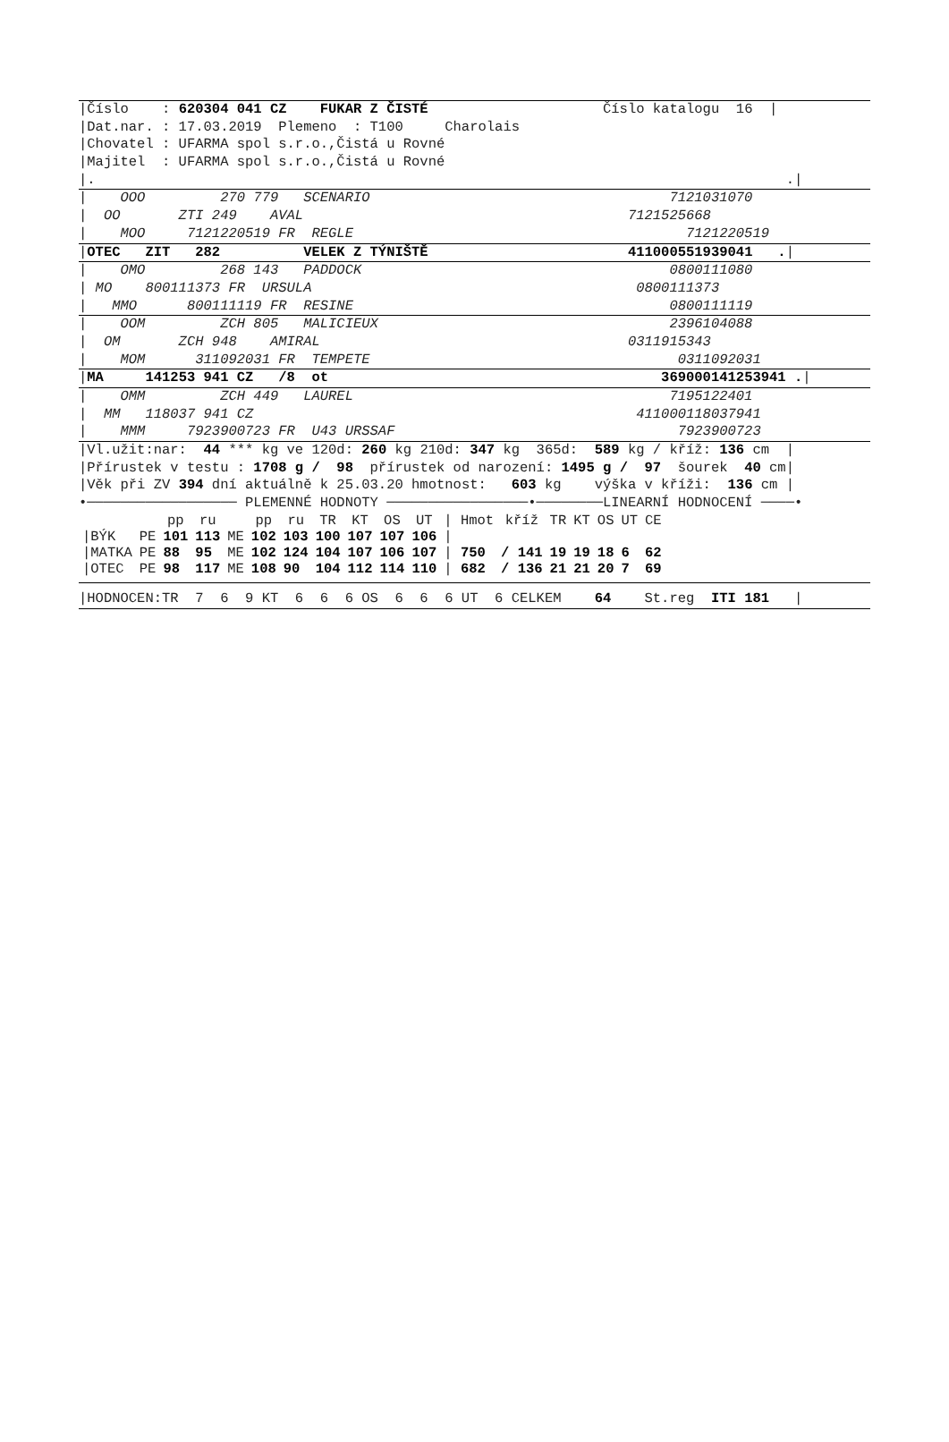|Číslo : 620304 041 CZ FUKAR Z ČISTÉ Číslo katalogu 16 |
|Dat.nar. : 17.03.2019 Plemeno : T100 Charolais
|Chovatel : UFARMA spol s.r.o.,Čistá u Rovné
|Majitel : UFARMA spol s.r.o.,Čistá u Rovné
|. .|
| OOO 270 779 SCENARIO 7121031070
| OO ZTI 249 AVAL 7121525668
| MOO 7121220519 FR REGLE 7121220519
|OTEC ZIT 282 VELEK Z TÝNIŠTĚ 411000551939041 .|
| OMO 268 143 PADDOCK 0800111080
| MO 800111373 FR URSULA 0800111373
| MMO 800111119 FR RESINE 0800111119
| OOM ZCH 805 MALICIEUX 2396104088
| OM ZCH 948 AMIRAL 0311915343
| MOM 311092031 FR TEMPETE 0311092031
|MA 141253 941 CZ /8 ot 369000141253941 .|
| OMM ZCH 449 LAUREL 7195122401
| MM 118037 941 CZ 411000118037941
| MMM 7923900723 FR U43 URSSAF 7923900723
|Vl.užit:nar: 44 *** kg ve 120d: 260 kg 210d: 347 kg 365d: 589 kg / kříž: 136 cm |
|Přírustek v testu : 1708 g / 98 přírustek od narození: 1495 g / 97 šourek 40 cm|
|Věk při ZV 394 dní aktuálně k 25.03.20 hmotnost: 603 kg výška v kříži: 136 cm |
•────────────────── PLEMENNÉ HODNOTY ─────────────────•────────LINEARNÍ HODNOCENÍ ────•
| | | pp | ru | | pp | ru | TR | KT | OS | UT | / Hmot | kříž | TR | KT | OS | UT | CE |
| --- | --- | --- | --- | --- | --- | --- | --- | --- | --- | --- | --- | --- | --- | --- | --- | --- | --- |
| /BÝK | PE | 101 | 113 | ME | 102 | 103 | 100 | 107 | 107 | 106 | / | | | | | | |
| /MATKA | PE | 88 | 95 | ME | 102 | 124 | 104 | 107 | 106 | 107 | / 750 | / 141 | 19 | 19 | 18 | 6 | 62 |
| /OTEC | PE | 98 | 117 | ME | 108 | 90 | 104 | 112 | 114 | 110 | / 682 | / 136 | 21 | 21 | 20 | 7 | 69 |
|HODNOCEN:TR 7 6 9 KT 6 6 6 OS 6 6 6 UT 6 CELKEM 64 St.reg ITI 181 |